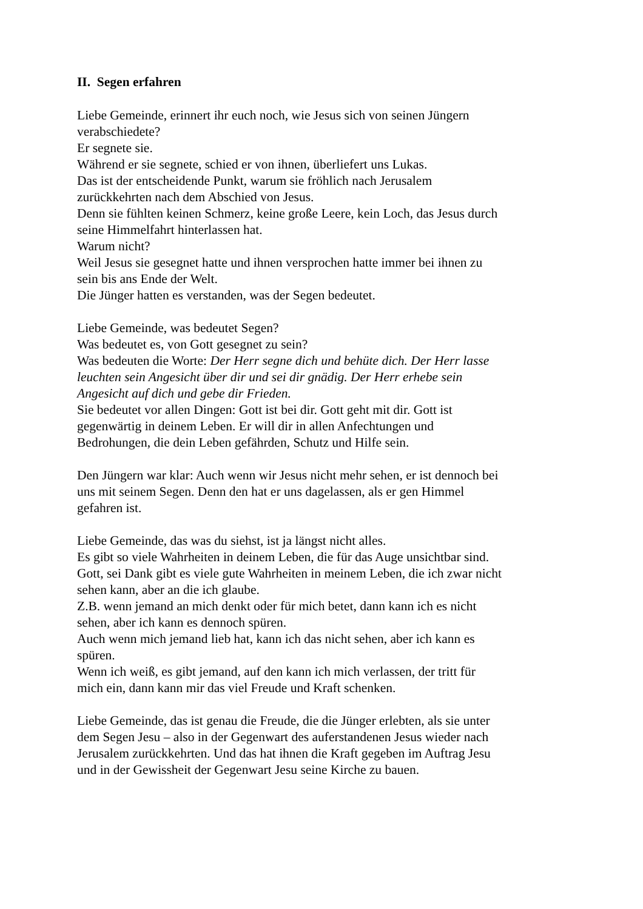II. Segen erfahren
Liebe Gemeinde, erinnert ihr euch noch, wie Jesus sich von seinen Jüngern verabschiedete?
Er segnete sie.
Während er sie segnete, schied er von ihnen, überliefert uns Lukas.
Das ist der entscheidende Punkt, warum sie fröhlich nach Jerusalem zurückkehrten nach dem Abschied von Jesus.
Denn sie fühlten keinen Schmerz, keine große Leere, kein Loch, das Jesus durch seine Himmelfahrt hinterlassen hat.
Warum nicht?
Weil Jesus sie gesegnet hatte und ihnen versprochen hatte immer bei ihnen zu sein bis ans Ende der Welt.
Die Jünger hatten es verstanden, was der Segen bedeutet.
Liebe Gemeinde, was bedeutet Segen?
Was bedeutet es, von Gott gesegnet zu sein?
Was bedeuten die Worte: Der Herr segne dich und behüte dich. Der Herr lasse leuchten sein Angesicht über dir und sei dir gnädig. Der Herr erhebe sein Angesicht auf dich und gebe dir Frieden.
Sie bedeutet vor allen Dingen: Gott ist bei dir. Gott geht mit dir. Gott ist gegenwärtig in deinem Leben. Er will dir in allen Anfechtungen und Bedrohungen, die dein Leben gefährden, Schutz und Hilfe sein.
Den Jüngern war klar: Auch wenn wir Jesus nicht mehr sehen, er ist dennoch bei uns mit seinem Segen. Denn den hat er uns dagelassen, als er gen Himmel gefahren ist.
Liebe Gemeinde, das was du siehst, ist ja längst nicht alles.
Es gibt so viele Wahrheiten in deinem Leben, die für das Auge unsichtbar sind.
Gott, sei Dank gibt es viele gute Wahrheiten in meinem Leben, die ich zwar nicht sehen kann, aber an die ich glaube.
Z.B. wenn jemand an mich denkt oder für mich betet, dann kann ich es nicht sehen, aber ich kann es dennoch spüren.
Auch wenn mich jemand lieb hat, kann ich das nicht sehen, aber ich kann es spüren.
Wenn ich weiß, es gibt jemand, auf den kann ich mich verlassen, der tritt für mich ein, dann kann mir das viel Freude und Kraft schenken.
Liebe Gemeinde, das ist genau die Freude, die die Jünger erlebten, als sie unter dem Segen Jesu – also in der Gegenwart des auferstandenen Jesus wieder nach Jerusalem zurückkehrten. Und das hat ihnen die Kraft gegeben im Auftrag Jesu und in der Gewissheit der Gegenwart Jesu seine Kirche zu bauen.